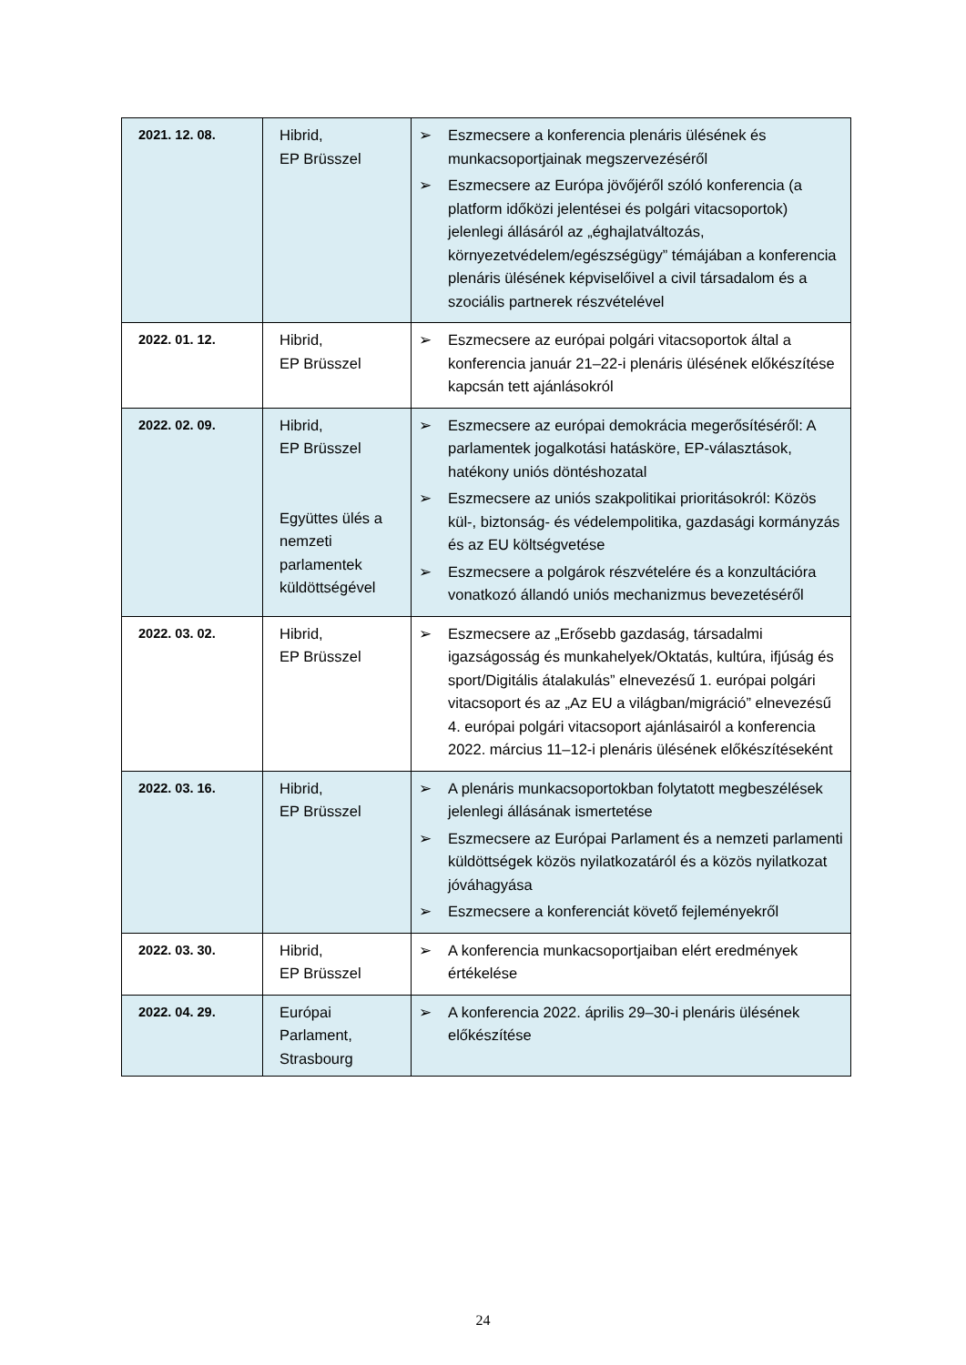| 2021. 12. 08. | Hibrid, EP Brüsszel | ➢ Eszmecsere a konferencia plenáris ülésének és munkacsoportjainak megszervezéséről ➢ Eszmecsere az Európa jövőjéről szóló konferencia (a platform időközi jelentései és polgári vitacsoportok) jelenlegi állásáról az „éghajlatváltozás, környezetvédelem/egészségügy” témájában a konferencia plenáris ülésének képviselőivel a civil társadalom és a szociális partnerek részvételével |
| 2022. 01. 12. | Hibrid, EP Brüsszel | ➢ Eszmecsere az európai polgári vitacsoportok által a konferencia január 21–22-i plenáris ülésének előkészítése kapcsán tett ajánlásokról |
| 2022. 02. 09. | Hibrid, EP Brüsszel Együttes ülés a nemzeti parlamentek küldöttségével | ➢ Eszmecsere az európai demokrácia megerősítéséről: A parlamentek jogalkotási hatásköre, EP-választások, hatékony uniós döntéshozatal ➢ Eszmecsere az uniós szakpolitikai prioritásokról: Közös kül-, biztonság- és védelempolitika, gazdasági kormányzás és az EU költségvetése ➢ Eszmecsere a polgárok részvételére és a konzultációra vonatkozó állandó uniós mechanizmus bevezetéséről |
| 2022. 03. 02. | Hibrid, EP Brüsszel | ➢ Eszmecsere az „Erősebb gazdaság, társadalmi igazságosság és munkahelyek/Oktatás, kultúra, ifjúság és sport/Digitális átalakulás” elnevezésű 1. európai polgári vitacsoport és az „Az EU a világban/migráció” elnevezésű 4. európai polgári vitacsoport ajánlásairól a konferencia 2022. március 11–12-i plenáris ülésének előkészítéseként |
| 2022. 03. 16. | Hibrid, EP Brüsszel | ➢ A plenáris munkacsoportokban folytatott megbeszélések jelenlegi állásának ismertetése ➢ Eszmecsere az Európai Parlament és a nemzeti parlamenti küldöttségek közös nyilatkozatáról és a közös nyilatkozat jóváhagyása ➢ Eszmecsere a konferenciát követő fejleményekről |
| 2022. 03. 30. | Hibrid, EP Brüsszel | ➢ A konferencia munkacsoportjaiban elért eredmények értékelése |
| 2022. 04. 29. | Európai Parlament, Strasbourg | ➢ A konferencia 2022. április 29–30-i plenáris ülésének előkészítése |
24